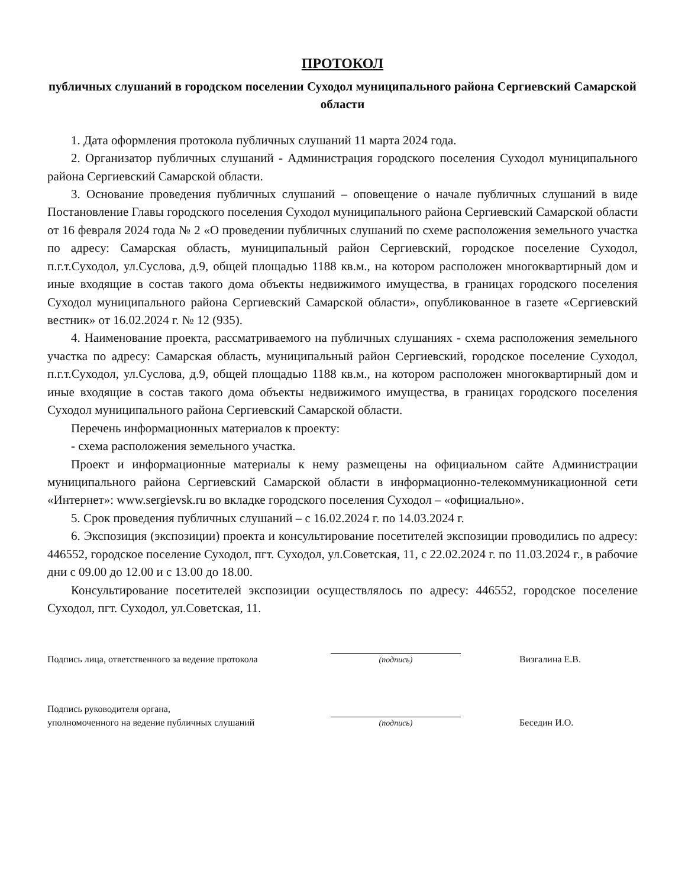ПРОТОКОЛ
публичных слушаний в городском поселении Суходол муниципального района Сергиевский Самарской области
1. Дата оформления протокола публичных слушаний 11 марта 2024 года.
2. Организатор публичных слушаний - Администрация городского поселения Суходол муниципального района Сергиевский Самарской области.
3. Основание проведения публичных слушаний – оповещение о начале публичных слушаний в виде Постановление Главы городского поселения Суходол муниципального района Сергиевский Самарской области от 16 февраля 2024 года № 2 «О проведении публичных слушаний по схеме расположения земельного участка по адресу: Самарская область, муниципальный район Сергиевский, городское поселение Суходол, п.г.т.Суходол, ул.Суслова, д.9, общей площадью 1188 кв.м., на котором расположен многоквартирный дом и иные входящие в состав такого дома объекты недвижимого имущества, в границах городского поселения Суходол муниципального района Сергиевский Самарской области», опубликованное в газете «Сергиевский вестник» от 16.02.2024 г. № 12 (935).
4. Наименование проекта, рассматриваемого на публичных слушаниях - схема расположения земельного участка по адресу: Самарская область, муниципальный район Сергиевский, городское поселение Суходол, п.г.т.Суходол, ул.Суслова, д.9, общей площадью 1188 кв.м., на котором расположен многоквартирный дом и иные входящие в состав такого дома объекты недвижимого имущества, в границах городского поселения Суходол муниципального района Сергиевский Самарской области.
Перечень информационных материалов к проекту:
- схема расположения земельного участка.
Проект и информационные материалы к нему размещены на официальном сайте Администрации муниципального района Сергиевский Самарской области в информационно-телекоммуникационной сети «Интернет»: www.sergievsk.ru во вкладке городского поселения Суходол – «официально».
5. Срок проведения публичных слушаний – с 16.02.2024 г. по 14.03.2024 г.
6. Экспозиция (экспозиции) проекта и консультирование посетителей экспозиции проводились по адресу: 446552, городское поселение Суходол, пгт. Суходол, ул.Советская, 11, с 22.02.2024 г. по 11.03.2024 г., в рабочие дни с 09.00 до 12.00 и с 13.00 до 18.00.
Консультирование посетителей экспозиции осуществлялось по адресу: 446552, городское поселение Суходол, пгт. Суходол, ул.Советская, 11.
Подпись лица, ответственного за ведение протокола
(подпись)
Визгалина Е.В.
Подпись руководителя органа,
уполномоченного на ведение публичных слушаний
(подпись)
Беседин И.О.